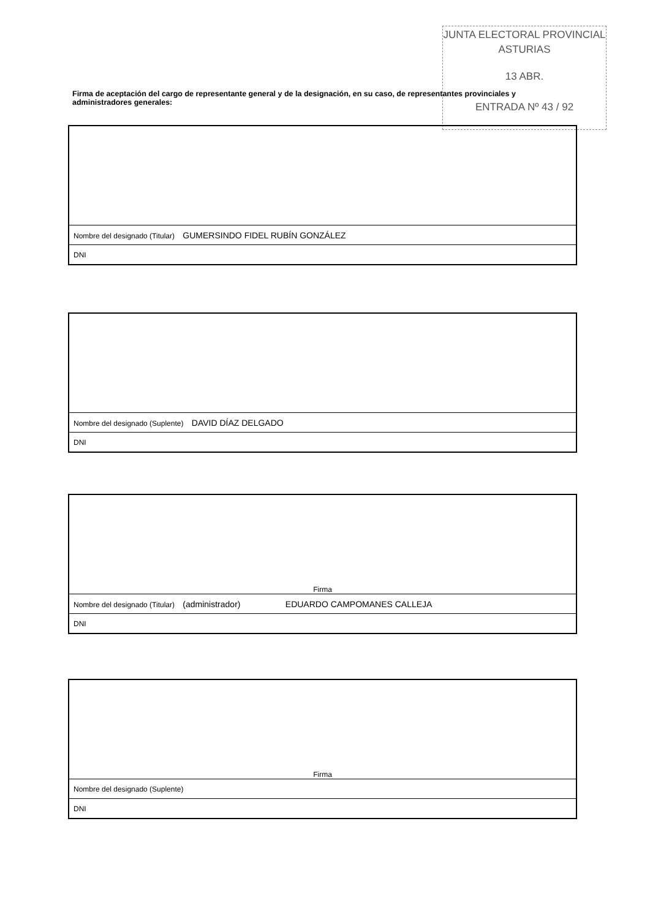JUNTA ELECTORAL PROVINCIAL
ASTURIAS
13 ABR.
ENTRADA Nº 43 / 92
Firma de aceptación del cargo de representante general y de la designación, en su caso, de representantes provinciales y administradores generales:
| Nombre del designado (Titular) GUMERSINDO FIDEL RUBÍN GONZÁLEZ |
| DNI |
| Nombre del designado (Suplente) DAVID DÍAZ DELGADO |
| DNI |
| Firma |
| Nombre del designado (Titular) (administrador) EDUARDO CAMPOMANES CALLEJA |
| DNI |
| Firma |
| Nombre del designado (Suplente) |
| DNI |